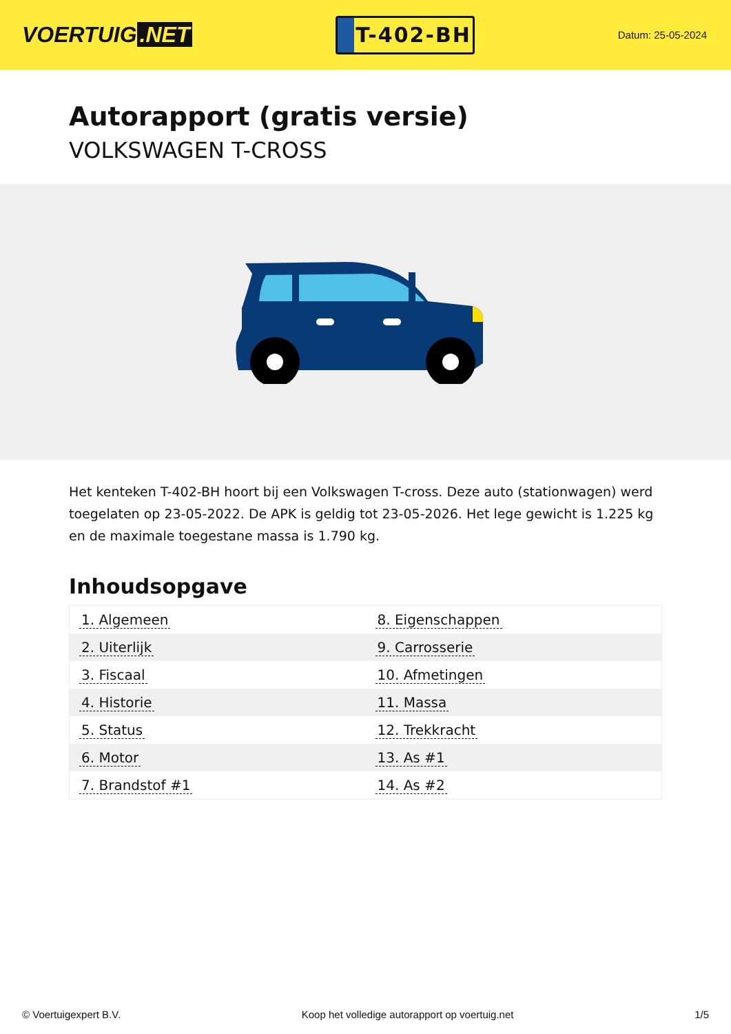VOERTUIG.NET
T-402-BH
Datum: 25-05-2024
Autorapport (gratis versie)
VOLKSWAGEN T-CROSS
Het kenteken T-402-BH hoort bij een Volkswagen T-cross. Deze auto (stationwagen) werd toegelaten op 23-05-2022. De APK is geldig tot 23-05-2026. Het lege gewicht is 1.225 kg en de maximale toegestane massa is 1.790 kg.
Inhoudsopgave
| 1. Algemeen | 8. Eigenschappen |
| 2. Uiterlijk | 9. Carrosserie |
| 3. Fiscaal | 10. Afmetingen |
| 4. Historie | 11. Massa |
| 5. Status | 12. Trekkracht |
| 6. Motor | 13. As #1 |
| 7. Brandstof #1 | 14. As #2 |
© Voertuigexpert B.V. Koop het volledige autorapport op voertuig.net 1/5